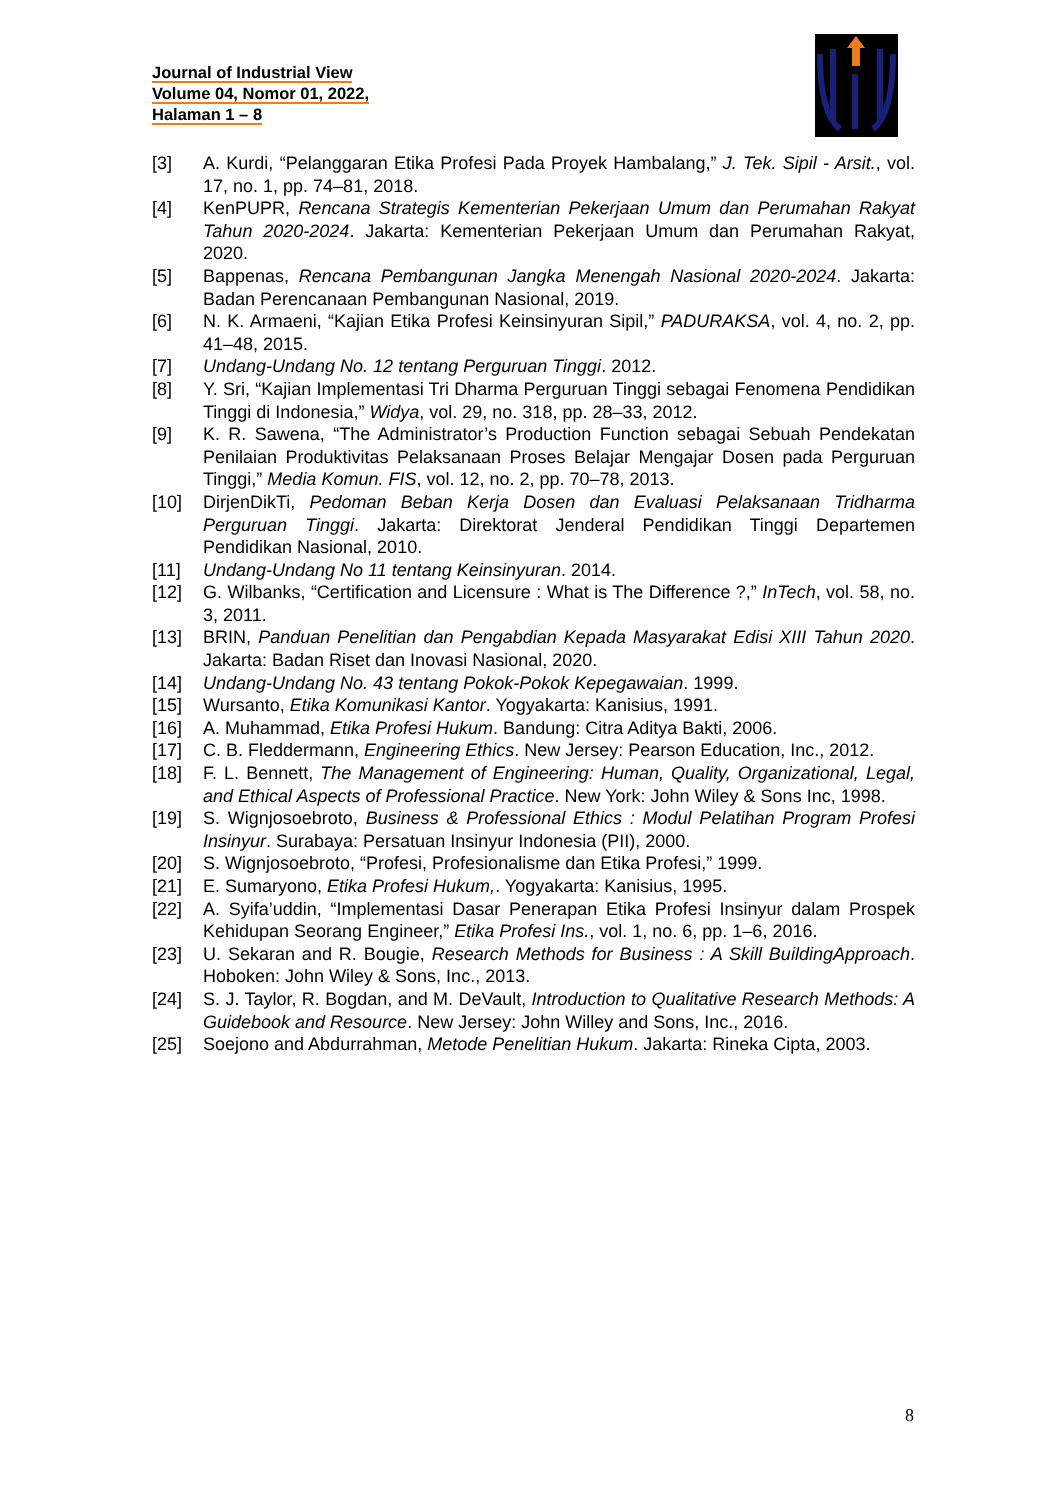Journal of Industrial View
Volume 04, Nomor 01, 2022,
Halaman 1 – 8
[3] A. Kurdi, “Pelanggaran Etika Profesi Pada Proyek Hambalang,” J. Tek. Sipil - Arsit., vol. 17, no. 1, pp. 74–81, 2018.
[4] KenPUPR, Rencana Strategis Kementerian Pekerjaan Umum dan Perumahan Rakyat Tahun 2020-2024. Jakarta: Kementerian Pekerjaan Umum dan Perumahan Rakyat, 2020.
[5] Bappenas, Rencana Pembangunan Jangka Menengah Nasional 2020-2024. Jakarta: Badan Perencanaan Pembangunan Nasional, 2019.
[6] N. K. Armaeni, “Kajian Etika Profesi Keinsinyuran Sipil,” PADURAKSA, vol. 4, no. 2, pp. 41–48, 2015.
[7] Undang-Undang No. 12 tentang Perguruan Tinggi. 2012.
[8] Y. Sri, “Kajian Implementasi Tri Dharma Perguruan Tinggi sebagai Fenomena Pendidikan Tinggi di Indonesia,” Widya, vol. 29, no. 318, pp. 28–33, 2012.
[9] K. R. Sawena, “The Administrator’s Production Function sebagai Sebuah Pendekatan Penilaian Produktivitas Pelaksanaan Proses Belajar Mengajar Dosen pada Perguruan Tinggi,” Media Komun. FIS, vol. 12, no. 2, pp. 70–78, 2013.
[10] DirjenDikTi, Pedoman Beban Kerja Dosen dan Evaluasi Pelaksanaan Tridharma Perguruan Tinggi. Jakarta: Direktorat Jenderal Pendidikan Tinggi Departemen Pendidikan Nasional, 2010.
[11] Undang-Undang No 11 tentang Keinsinyuran. 2014.
[12] G. Wilbanks, “Certification and Licensure : What is The Difference ?,” InTech, vol. 58, no. 3, 2011.
[13] BRIN, Panduan Penelitian dan Pengabdian Kepada Masyarakat Edisi XIII Tahun 2020. Jakarta: Badan Riset dan Inovasi Nasional, 2020.
[14] Undang-Undang No. 43 tentang Pokok-Pokok Kepegawaian. 1999.
[15] Wursanto, Etika Komunikasi Kantor. Yogyakarta: Kanisius, 1991.
[16] A. Muhammad, Etika Profesi Hukum. Bandung: Citra Aditya Bakti, 2006.
[17] C. B. Fleddermann, Engineering Ethics. New Jersey: Pearson Education, Inc., 2012.
[18] F. L. Bennett, The Management of Engineering: Human, Quality, Organizational, Legal, and Ethical Aspects of Professional Practice. New York: John Wiley & Sons Inc, 1998.
[19] S. Wignjosoebroto, Business & Professional Ethics : Modul Pelatihan Program Profesi Insinyur. Surabaya: Persatuan Insinyur Indonesia (PII), 2000.
[20] S. Wignjosoebroto, “Profesi, Profesionalisme dan Etika Profesi,” 1999.
[21] E. Sumaryono, Etika Profesi Hukum,. Yogyakarta: Kanisius, 1995.
[22] A. Syifa’uddin, “Implementasi Dasar Penerapan Etika Profesi Insinyur dalam Prospek Kehidupan Seorang Engineer,” Etika Profesi Ins., vol. 1, no. 6, pp. 1–6, 2016.
[23] U. Sekaran and R. Bougie, Research Methods for Business : A Skill BuildingApproach. Hoboken: John Wiley & Sons, Inc., 2013.
[24] S. J. Taylor, R. Bogdan, and M. DeVault, Introduction to Qualitative Research Methods: A Guidebook and Resource. New Jersey: John Willey and Sons, Inc., 2016.
[25] Soejono and Abdurrahman, Metode Penelitian Hukum. Jakarta: Rineka Cipta, 2003.
8